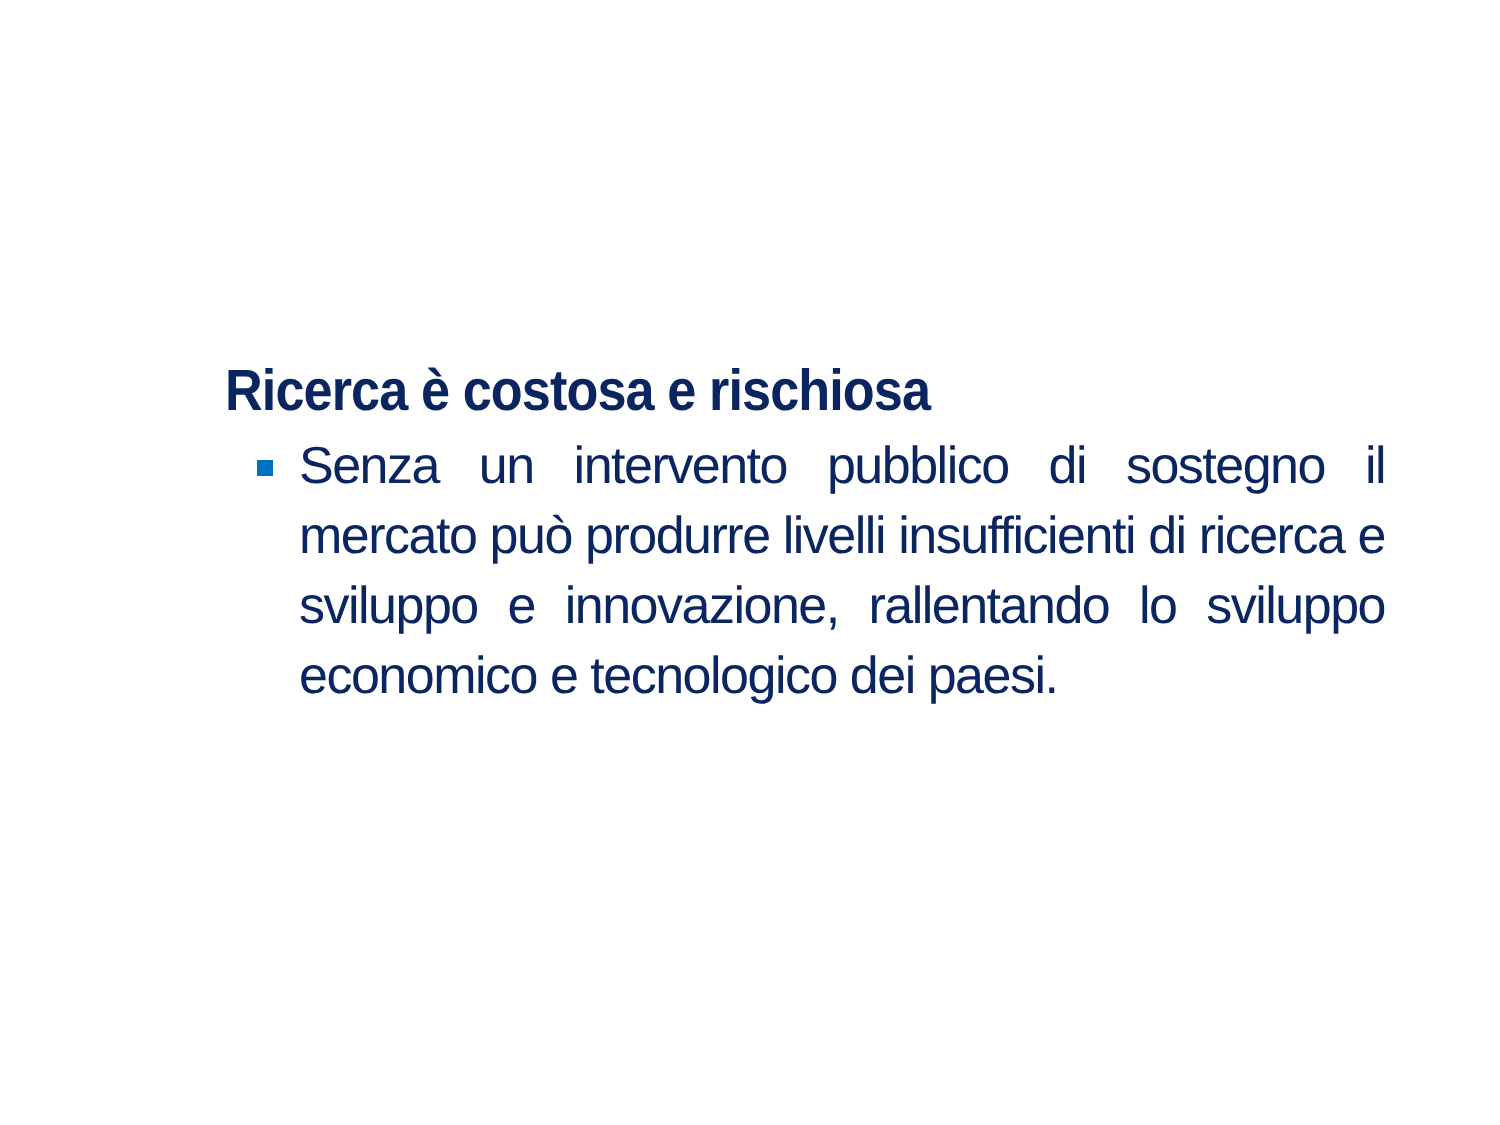Ricerca è costosa e rischiosa
Senza un intervento pubblico di sostegno il mercato può produrre livelli insufficienti di ricerca e sviluppo e innovazione, rallentando lo sviluppo economico e tecnologico dei paesi.